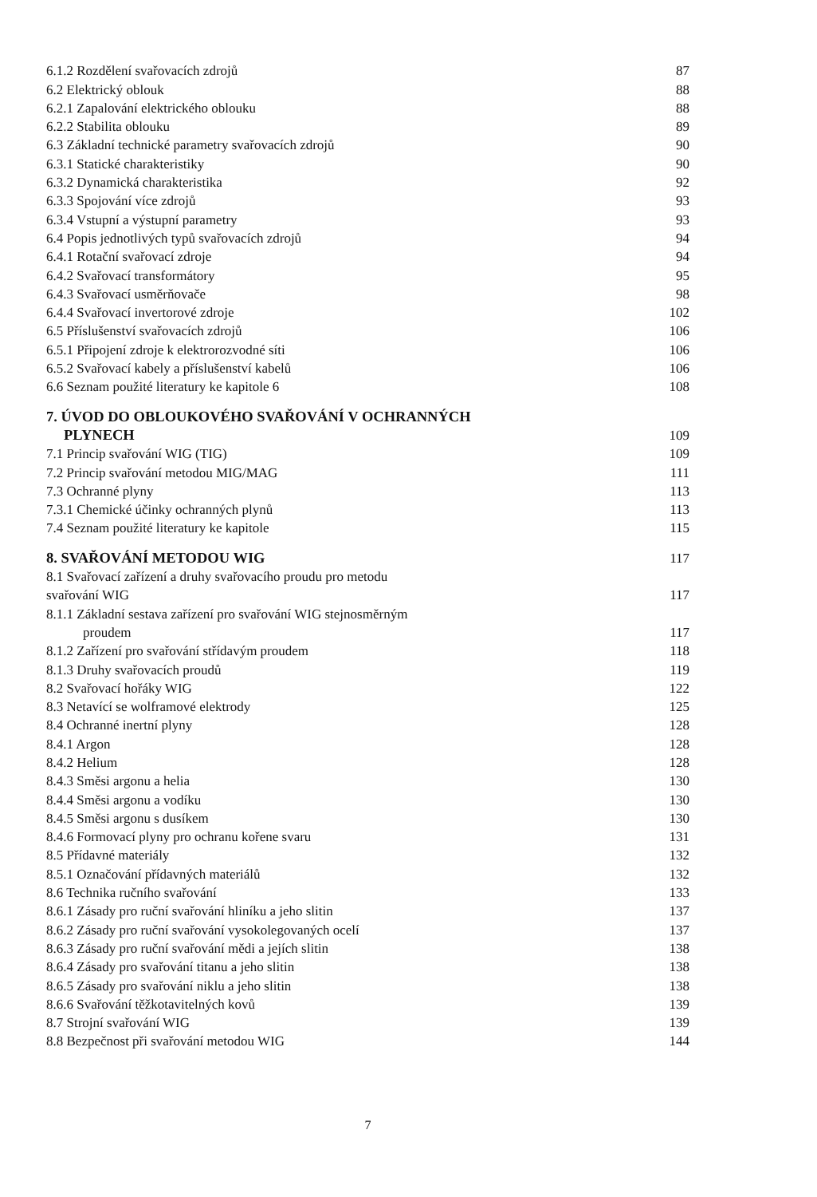| 6.1.2 Rozdělení svařovacích zdrojů | 87 |
| 6.2 Elektrický oblouk | 88 |
| 6.2.1 Zapalování elektrického oblouku | 88 |
| 6.2.2 Stabilita oblouku | 89 |
| 6.3 Základní technické parametry svařovacích zdrojů | 90 |
| 6.3.1 Statické charakteristiky | 90 |
| 6.3.2 Dynamická charakteristika | 92 |
| 6.3.3 Spojování více zdrojů | 93 |
| 6.3.4 Vstupní a výstupní parametry | 93 |
| 6.4 Popis jednotlivých typů svařovacích zdrojů | 94 |
| 6.4.1 Rotační svařovací zdroje | 94 |
| 6.4.2 Svařovací transformátory | 95 |
| 6.4.3 Svařovací usměrňovače | 98 |
| 6.4.4 Svařovací invertorové zdroje | 102 |
| 6.5 Příslušenství svařovacích zdrojů | 106 |
| 6.5.1 Připojení zdroje k elektrorozvodné síti | 106 |
| 6.5.2 Svařovací kabely a příslušenství kabelů | 106 |
| 6.6 Seznam použité literatury ke kapitole 6 | 108 |
| 7. ÚVOD DO OBLOUKOVÉHO SVAŘOVÁNÍ V OCHRANNÝCH | |
| PLYNECH | 109 |
| 7.1 Princip svařování WIG (TIG) | 109 |
| 7.2 Princip svařování metodou MIG/MAG | 111 |
| 7.3 Ochranné plyny | 113 |
| 7.3.1 Chemické účinky ochranných plynů | 113 |
| 7.4 Seznam použité literatury ke kapitole | 115 |
| 8. SVAŘOVÁNÍ METODOU WIG | 117 |
| 8.1 Svařovací zařízení a druhy svařovacího proudu pro metodu | |
| svařování WIG | 117 |
| 8.1.1 Základní sestava zařízení pro svařování WIG stejnosměrným | |
| proudem | 117 |
| 8.1.2 Zařízení pro svařování střídavým proudem | 118 |
| 8.1.3 Druhy svařovacích proudů | 119 |
| 8.2 Svařovací hořáky WIG | 122 |
| 8.3 Netavící se wolframové elektrody | 125 |
| 8.4 Ochranné inertní plyny | 128 |
| 8.4.1 Argon | 128 |
| 8.4.2 Helium | 128 |
| 8.4.3 Směsi argonu a helia | 130 |
| 8.4.4 Směsi argonu a vodíku | 130 |
| 8.4.5 Směsi argonu s dusíkem | 130 |
| 8.4.6 Formovací plyny pro ochranu kořene svaru | 131 |
| 8.5 Přídavné materiály | 132 |
| 8.5.1 Označování přídavných materiálů | 132 |
| 8.6 Technika ručního svařování | 133 |
| 8.6.1 Zásady pro ruční svařování hliníku a jeho slitin | 137 |
| 8.6.2 Zásady pro ruční svařování vysokolegovaných ocelí | 137 |
| 8.6.3 Zásady pro ruční svařování mědi a jejích slitin | 138 |
| 8.6.4 Zásady pro svařování titanu a jeho slitin | 138 |
| 8.6.5 Zásady pro svařování niklu a jeho slitin | 138 |
| 8.6.6 Svařování těžkotavitelných kovů | 139 |
| 8.7 Strojní svařování WIG | 139 |
| 8.8 Bezpečnost při svařování metodou WIG | 144 |
7